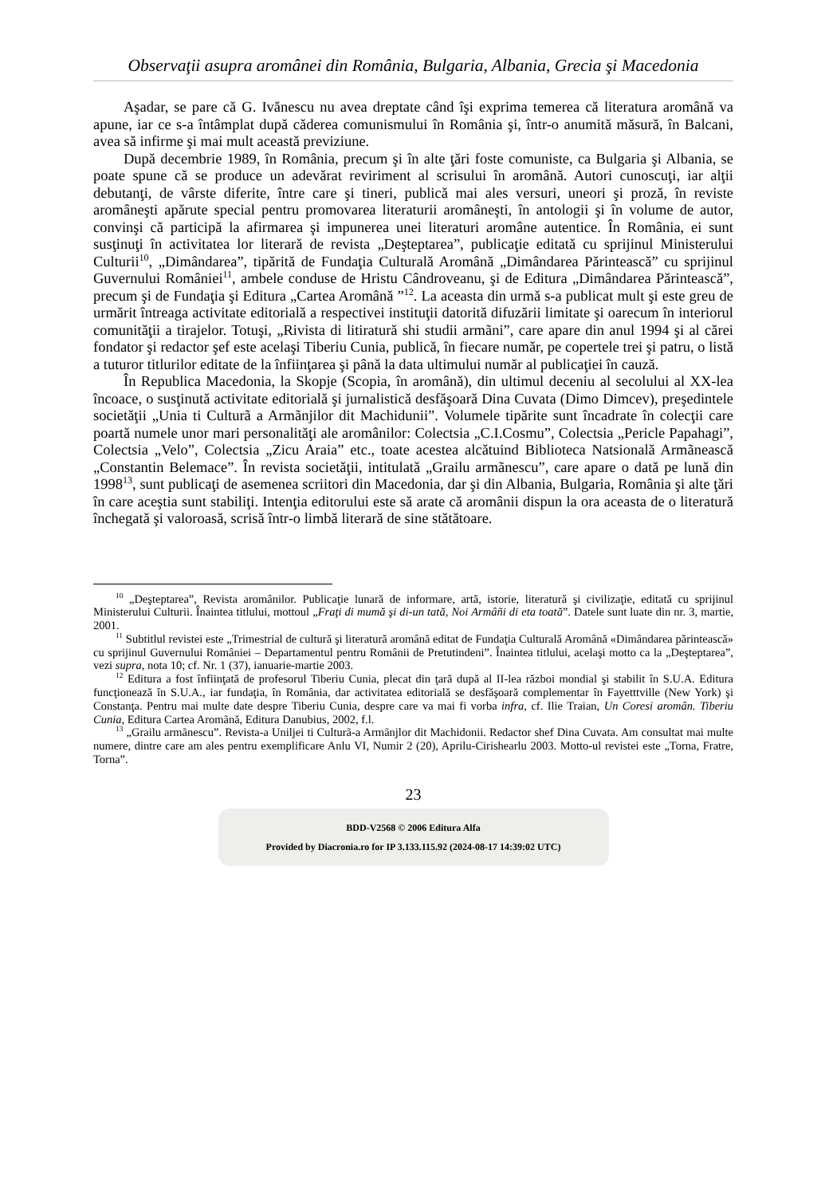Observaţii asupra aromânei din România, Bulgaria, Albania, Grecia şi Macedonia
Aşadar, se pare că G. Ivănescu nu avea dreptate când îşi exprima temerea că literatura aromână va apune, iar ce s-a întâmplat după căderea comunismului în România şi, într-o anumită măsură, în Balcani, avea să infirme şi mai mult această previziune.
După decembrie 1989, în România, precum şi în alte ţări foste comuniste, ca Bulgaria şi Albania, se poate spune că se produce un adevărat reviriment al scrisului în aromână. Autori cunoscuţi, iar alţii debutanţi, de vârste diferite, între care şi tineri, publică mai ales versuri, uneori şi proză, în reviste aromâneşti apărute special pentru promovarea literaturii aromâneşti, în antologii şi în volume de autor, convinşi că participă la afirmarea şi impunerea unei literaturi aromâne autentice. În România, ei sunt susţinuţi în activitatea lor literară de revista „Deşteptarea”, publicaţie editată cu sprijinul Ministerului Culturii<sup>10</sup>, „Dimândarea”, tipărită de Fundaţia Culturală Aromână „Dimândarea Părintească” cu sprijinul Guvernului României<sup>11</sup>, ambele conduse de Hristu Cândroveanu, şi de Editura „Dimândarea Părintească”, precum şi de Fundaţia şi Editura „Cartea Aromână ”<sup>12</sup>. La aceasta din urmă s-a publicat mult şi este greu de urmărit întreaga activitate editorială a respectivei instituţii datorită difuzării limitate şi oarecum în interiorul comunităţii a tirajelor. Totuşi, „Rivista di litiratură shi studii armãni”, care apare din anul 1994 şi al cărei fondator şi redactor şef este acelaşi Tiberiu Cunia, publică, în fiecare număr, pe copertele trei şi patru, o listă a tuturor titlurilor editate de la înfiinţarea şi până la data ultimului număr al publicaţiei în cauză.
În Republica Macedonia, la Skopje (Scopia, în aromână), din ultimul deceniu al secolului al XX-lea încoace, o susţinută activitate editorială şi jurnalistică desfăşoară Dina Cuvata (Dimo Dimcev), preşedintele societăţii „Unia ti Culturã a Armãnjilor dit Machidunii”. Volumele tipărite sunt încadrate în colecţii care poartă numele unor mari personalităţi ale aromânilor: Colectsia „C.I.Cosmu”, Colectsia „Pericle Papahagi”, Colectsia „Velo”, Colectsia „Zicu Araia” etc., toate acestea alcătuind Biblioteca Natsională Armãnească „Constantin Belemace”. În revista societăţii, intitulată „Grailu armãnescu”, care apare o dată pe lună din 1998<sup>13</sup>, sunt publicaţi de asemenea scriitori din Macedonia, dar şi din Albania, Bulgaria, România şi alte ţări în care aceştia sunt stabiliţi. Intenţia editorului este să arate că aromânii dispun la ora aceasta de o literatură închegată şi valoroasă, scrisă într-o limbă literară de sine stătătoare.
<sup>10</sup> „Deşteptarea”, Revista aromânilor. Publicaţie lunară de informare, artă, istorie, literatură şi civilizaţie, editată cu sprijinul Ministerului Culturii. Înaintea titlului, mottoul „Fraţi di mumă şi di-un tată, Noi Armâñi di eta toată”. Datele sunt luate din nr. 3, martie, 2001.
<sup>11</sup> Subtitlul revistei este „Trimestrial de cultură şi literatură aromână editat de Fundaţia Culturală Aromână «Dimândarea părintească» cu sprijinul Guvernului României – Departamentul pentru Românii de Pretutindeni”. Înaintea titlului, acelaşi motto ca la „Deşteptarea”, vezi supra, nota 10; cf. Nr. 1 (37), ianuarie-martie 2003.
<sup>12</sup> Editura a fost înfiinţată de profesorul Tiberiu Cunia, plecat din ţară după al II-lea război mondial şi stabilit în S.U.A. Editura funcţionează în S.U.A., iar fundaţia, în România, dar activitatea editorială se desfăşoară complementar în Fayetttville (New York) şi Constanţa. Pentru mai multe date despre Tiberiu Cunia, despre care va mai fi vorba infra, cf. Ilie Traian, Un Coresi aromân. Tiberiu Cunia, Editura Cartea Aromãnă, Editura Danubius, 2002, f.l.
<sup>13</sup> „Grailu armãnescu”. Revista-a Uniljei ti Culturã-a Armãnjlor dit Machidonii. Redactor shef Dina Cuvata. Am consultat mai multe numere, dintre care am ales pentru exemplificare Anlu VI, Numir 2 (20), Aprilu-Cirishearlu 2003. Motto-ul revistei este „Torna, Fratre, Torna”.
23
BDD-V2568 © 2006 Editura Alfa
Provided by Diacronia.ro for IP 3.133.115.92 (2024-08-17 14:39:02 UTC)